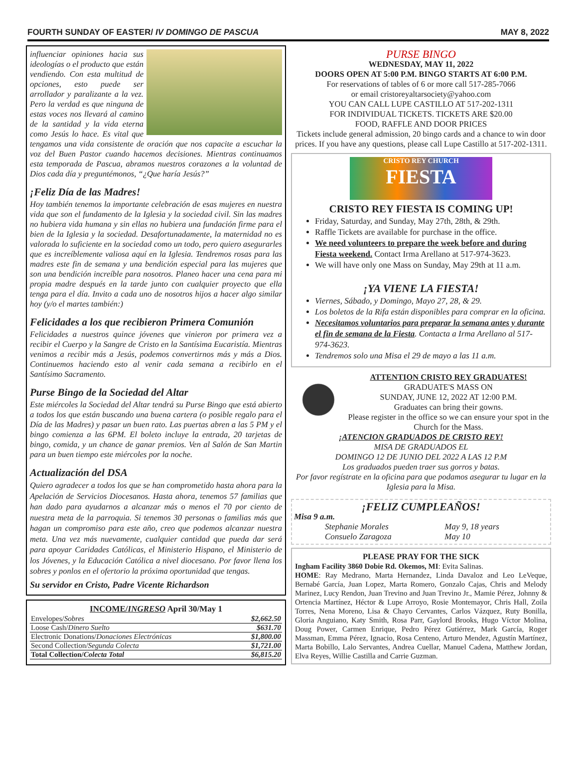FOURTH SUNDAY OF EASTER/ IV DOMINGO DE PASCUA MAY 8, 2022
influenciar opiniones hacia sus ideologías o el producto que están vendiendo. Con esta multitud de opciones, esto puede ser arrollador y paralizante a la vez. Pero la verdad es que ninguna de estas voces nos llevará al camino de la santidad y la vida eterna como Jesús lo hace. Es vital que tengamos una vida consistente de oración que nos capacite a escuchar la voz del Buen Pastor cuando hacemos decisiones. Mientras continuamos esta temporada de Pascua, abramos nuestros corazones a la voluntad de Dios cada día y preguntémonos, “¿Que haría Jesús?”
¡Feliz Día de las Madres!
Hoy también tenemos la importante celebración de esas mujeres en nuestra vida que son el fundamento de la Iglesia y la sociedad civil. Sin las madres no hubiera vida humana y sin ellas no hubiera una fundación firme para el bien de la Iglesia y la sociedad. Desafortunadamente, la maternidad no es valorada lo suficiente en la sociedad como un todo, pero quiero asegurarles que es increíblemente valiosa aquí en la Iglesia. Tendremos rosas para las madres este fin de semana y una bendición especial para las mujeres que son una bendición increíble para nosotros. Planeo hacer una cena para mi propia madre después en la tarde junto con cualquier proyecto que ella tenga para el día. Invito a cada uno de nosotros hijos a hacer algo similar hoy (y/o el martes también:)
Felicidades a los que recibieron Primera Comunión
Felicidades a nuestros quince jóvenes que vinieron por primera vez a recibir el Cuerpo y la Sangre de Cristo en la Santísima Eucaristía. Mientras venimos a recibir más a Jesús, podemos convertirnos más y más a Dios. Continuemos haciendo esto al venir cada semana a recibirlo en el Santísimo Sacramento.
Purse Bingo de la Sociedad del Altar
Este miércoles la Sociedad del Altar tendrá su Purse Bingo que está abierto a todos los que están buscando una buena cartera (o posible regalo para el Día de las Madres) y pasar un buen rato. Las puertas abren a las 5 PM y el bingo comienza a las 6PM. El boleto incluye la entrada, 20 tarjetas de bingo, comida, y un chance de ganar premios. Ven al Salón de San Martin para un buen tiempo este miércoles por la noche.
Actualización del DSA
Quiero agradecer a todos los que se han comprometido hasta ahora para la Apelación de Servicios Diocesanos. Hasta ahora, tenemos 57 familias que han dado para ayudarnos a alcanzar más o menos el 70 por ciento de nuestra meta de la parroquia. Si tenemos 30 personas o familias más que hagan un compromiso para este año, creo que podemos alcanzar nuestra meta. Una vez más nuevamente, cualquier cantidad que pueda dar será para apoyar Caridades Católicas, el Ministerio Hispano, el Ministerio de los Jóvenes, y la Educación Católica a nivel diocesano. Por favor llena los sobres y ponlos en el ofertorio la próxima oportunidad que tengas.
Su servidor en Cristo, Padre Vicente Richardson
| INCOME/ INGRESO April 30/May 1 | |
| --- | --- |
| Envelopes/ Sobres | $2,662.50 |
| Loose Cash/ Dinero Suelto | $631.70 |
| Electronic Donations/ Donaciones Electrónicas | $1,800.00 |
| Second Collection/ Segunda Colecta | $1,721.00 |
| Total Collection/ Colecta Total | $6,815.20 |
PURSE BINGO
WEDNESDAY, MAY 11, 2022
DOORS OPEN AT 5:00 P.M. BINGO STARTS AT 6:00 P.M.
For reservations of tables of 6 or more call 517-285-7066
or email cristoreyaltarsociety@yahoo.com
YOU CAN CALL LUPE CASTILLO AT 517-202-1311
FOR INDIVIDUAL TICKETS. TICKETS ARE $20.00
FOOD, RAFFLE AND DOOR PRICES
Tickets include general admission, 20 bingo cards and a chance to win door prices. If you have any questions, please call Lupe Castillo at 517-202-1311.
CRISTO REY CHURCH
FIESTA
CRISTO REY FIESTA IS COMING UP!
Friday, Saturday, and Sunday, May 27th, 28th, & 29th.
Raffle Tickets are available for purchase in the office.
We need volunteers to prepare the week before and during Fiesta weekend. Contact Irma Arellano at 517-974-3623.
We will have only one Mass on Sunday, May 29th at 11 a.m.
¡YA VIENE LA FIESTA!
Viernes, Sábado, y Domingo, Mayo 27, 28, & 29.
Los boletos de la Rifa están disponibles para comprar en la oficina.
Necesitamos voluntarios para preparar la semana antes y durante el fin de semana de la Fiesta. Contacta a Irma Arellano al 517-974-3623.
Tendremos solo una Misa el 29 de mayo a las 11 a.m.
ATTENTION CRISTO REY GRADUATES!
GRADUATE'S MASS ON
SUNDAY, JUNE 12, 2022 AT 12:00 P.M.
Graduates can bring their gowns.
Please register in the office so we can ensure your spot in the Church for the Mass.
¡ATENCION GRADUADOS DE CRISTO REY!
MISA DE GRADUADOS EL
DOMINGO 12 DE JUNIO DEL 2022 A LAS 12 P.M
Los graduados pueden traer sus gorros y batas.
Por favor regístrate en la oficina para que podamos asegurar tu lugar en la Iglesia para la Misa.
¡FELIZ CUMPLEAÑOS!
Misa 9 a.m.
| Stephanie Morales | May 9, 18 years |
| Consuelo Zaragoza | May 10 |
PLEASE PRAY FOR THE SICK
Ingham Facility 3860 Dobie Rd. Okemos, MI: Evita Salinas.
HOME: Ray Medrano, Marta Hernandez, Linda Davaloz and Leo LeVeque, Bernabé García, Juan Lopez, Marta Romero, Gonzalo Cajas, Chris and Melody Marinez, Lucy Rendon, Juan Trevino and Juan Trevino Jr., Mamie Pérez, Johnny & Ortencia Martínez, Héctor & Lupe Arroyo, Rosie Montemayor, Chris Hall, Zoila Torres, Nena Moreno, Lisa & Chayo Cervantes, Carlos Vázquez, Ruty Bonilla, Gloria Anguiano, Katy Smith, Rosa Parr, Gaylord Brooks, Hugo Víctor Molina, Doug Power, Carmen Enrique, Pedro Pérez Gutiérrez, Mark García, Roger Massman, Emma Pérez, Ignacio, Rosa Centeno, Arturo Mendez, Agustín Martínez, Marta Bobillo, Lalo Servantes, Andrea Cuellar, Manuel Cadena, Matthew Jordan, Elva Reyes, Willie Castilla and Carrie Guzman.